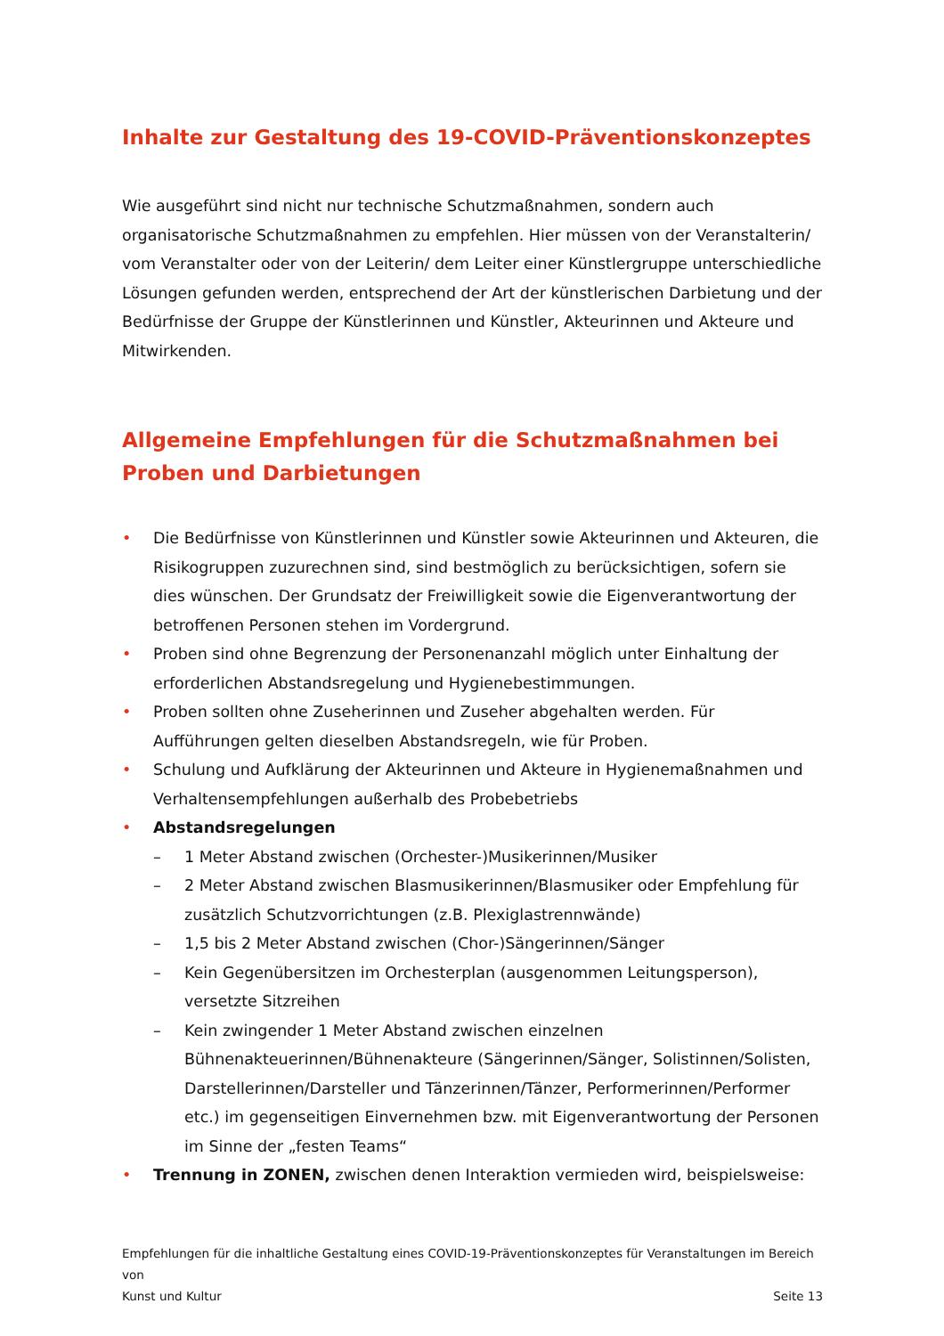Inhalte zur Gestaltung des 19-COVID-Präventionskonzeptes
Wie ausgeführt sind nicht nur technische Schutzmaßnahmen, sondern auch organisatorische Schutzmaßnahmen zu empfehlen. Hier müssen von der Veranstalterin/ vom Veranstalter oder von der Leiterin/ dem Leiter einer Künstlergruppe unterschiedliche Lösungen gefunden werden, entsprechend der Art der künstlerischen Darbietung und der Bedürfnisse der Gruppe der Künstlerinnen und Künstler, Akteurinnen und Akteure und Mitwirkenden.
Allgemeine Empfehlungen für die Schutzmaßnahmen bei Proben und Darbietungen
• Die Bedürfnisse von Künstlerinnen und Künstler sowie Akteurinnen und Akteuren, die Risikogruppen zuzurechnen sind, sind bestmöglich zu berücksichtigen, sofern sie dies wünschen. Der Grundsatz der Freiwilligkeit sowie die Eigenverantwortung der betroffenen Personen stehen im Vordergrund.
• Proben sind ohne Begrenzung der Personenanzahl möglich unter Einhaltung der erforderlichen Abstandsregelung und Hygienebestimmungen.
• Proben sollten ohne Zuseherinnen und Zuseher abgehalten werden. Für Aufführungen gelten dieselben Abstandsregeln, wie für Proben.
• Schulung und Aufklärung der Akteurinnen und Akteure in Hygienemaßnahmen und Verhaltensempfehlungen außerhalb des Probebetriebs
• Abstandsregelungen
– 1 Meter Abstand zwischen (Orchester-)Musikerinnen/Musiker
– 2 Meter Abstand zwischen Blasmusikerinnen/Blasmusiker oder Empfehlung für zusätzlich Schutzvorrichtungen (z.B. Plexiglastrennwände)
– 1,5 bis 2 Meter Abstand zwischen (Chor-)Sängerinnen/Sänger
– Kein Gegenübersitzen im Orchesterplan (ausgenommen Leitungsperson), versetzte Sitzreihen
– Kein zwingender 1 Meter Abstand zwischen einzelnen Bühnenakteuerinnen/Bühnenakteure (Sängerinnen/Sänger, Solistinnen/Solisten, Darstellerinnen/Darsteller und Tänzerinnen/Tänzer, Performerinnen/Performer etc.) im gegenseitigen Einvernehmen bzw. mit Eigenverantwortung der Personen im Sinne der „festen Teams“
• Trennung in ZONEN, zwischen denen Interaktion vermieden wird, beispielsweise:
Empfehlungen für die inhaltliche Gestaltung eines COVID-19-Präventionskonzeptes für Veranstaltungen im Bereich von
Kunst und Kultur Seite 13